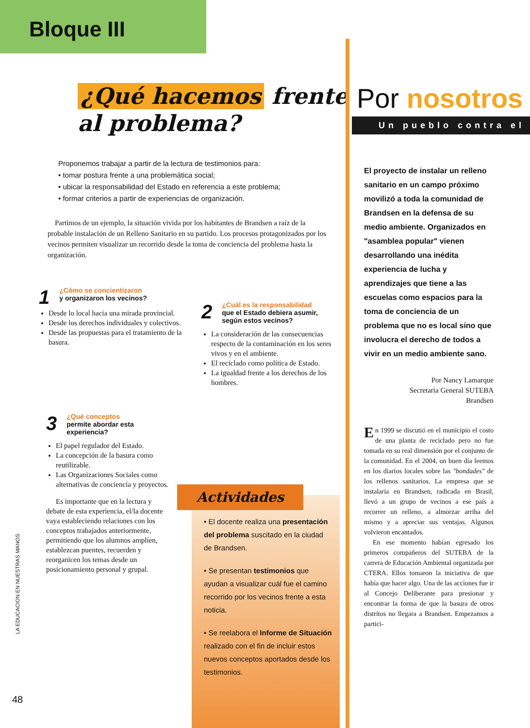Bloque III
¿Qué hacemos frente
al problema?
Proponemos trabajar a partir de la lectura de testimonios para:
• tomar postura frente a una problemática social;
• ubicar la responsabilidad del Estado en referencia a este problema;
• formar criterios a partir de experiencias de organización.
Partimos de un ejemplo, la situación vivida por los habitantes de Brandsen a raíz de la probable instalación de un Relleno Sanitario en su partido. Los procesos protagonizados por los vecinos permiten visualizar un recorrido desde la toma de conciencia del problema hasta la organización.
1
¿Cómo se concientizaron
y organizaron los vecinos?
Desde lo local hacia una mirada provincial.
Desde los derechos individuales y colectivos.
Desde las propuestas para el tratamiento de la basura.
2
¿Cuál es la responsabilidad
que el Estado debiera asumir, según estos vecinos?
La consideración de las consecuencias respecto de la contaminación en los seres vivos y en el ambiente.
El reciclado como política de Estado.
La igualdad frente a los derechos de los hombres.
3
¿Qué conceptos
permite abordar esta experiencia?
El papel regulador del Estado.
La concepción de la basura como reutilizable.
Las Organizaciones Sociales como alternativas de conciencia y proyectos.
Es importante que en la lectura y debate de esta experiencia, el/la docente vaya estableciendo relaciones con los conceptos trabajados anteriormente, permitiendo que los alumnos amplíen, establezcan puentes, recuerden y reorganicen los temas desde un posicionamiento personal y grupal.
Actividades
• El docente realiza una presentación del problema suscitado en la ciudad de Brandsen.
• Se presentan testimonios que ayudan a visualizar cuál fue el camino recorrido por los vecinos frente a esta noticia.
• Se reelabora el Informe de Situación realizado con el fin de incluir estos nuevos conceptos aportados desde los testimonios.
LA EDUCACION EN NUESTRAS MANOS
48
Por nosotros
Un pueblo contra el
El proyecto de instalar un relleno sanitario en un campo próximo movilizó a toda la comunidad de Brandsen en la defensa de su medio ambiente. Organizados en "asamblea popular" vienen desarrollando una inédita experiencia de lucha y aprendizajes que tiene a las escuelas como espacios para la toma de conciencia de un problema que no es local sino que involucra el derecho de todos a vivir en un medio ambiente sano.
Por Nancy Lamarque
Secretaria General SUTEBA
Brandsen
En 1999 se discutió en el municipio el costo de una planta de reciclado pero no fue tomada en su real dimensión por el conjunto de la comunidad. En el 2004, un buen día leemos en los diarios locales sobre las "bondades" de los rellenos sanitarios. La empresa que se instalaría en Brandsen, radicada en Brasil, llevó a un grupo de vecinos a ese país a recorrer un relleno, a almorzar arriba del mismo y a apreciar sus ventajas. Algunos volvieron encantados.
En ese momento habían egresado los primeros compañeros del SUTEBA de la carrera de Educación Ambiental organizada por CTERA. Ellos tomaron la iniciativa de que había que hacer algo. Una de las acciones fue ir al Concejo Deliberante para presionar y encontrar la forma de que la basura de otros distritos no llegara a Brandsen. Empezamos a partici-